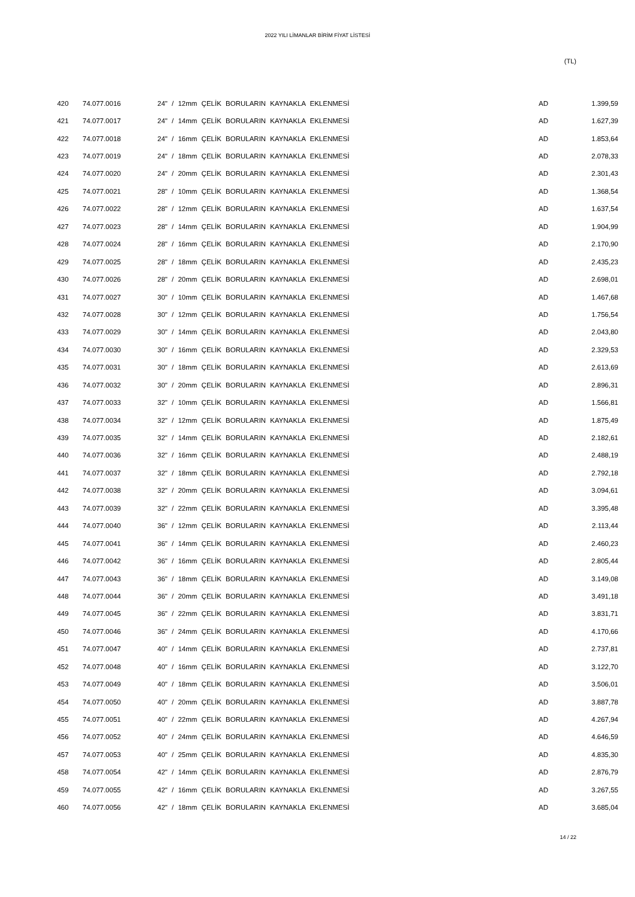2022 YILI LİMANLAR BİRİM FİYAT LİSTESİ
(TL)
| 420 | 74.077.0016 | 24" / 12mm ÇELİK BORULARIN KAYNAKLA EKLENMESİ | AD | 1.399,59 |
| 421 | 74.077.0017 | 24" / 14mm ÇELİK BORULARIN KAYNAKLA EKLENMESİ | AD | 1.627,39 |
| 422 | 74.077.0018 | 24" / 16mm ÇELİK BORULARIN KAYNAKLA EKLENMESİ | AD | 1.853,64 |
| 423 | 74.077.0019 | 24" / 18mm ÇELİK BORULARIN KAYNAKLA EKLENMESİ | AD | 2.078,33 |
| 424 | 74.077.0020 | 24" / 20mm ÇELİK BORULARIN KAYNAKLA EKLENMESİ | AD | 2.301,43 |
| 425 | 74.077.0021 | 28" / 10mm ÇELİK BORULARIN KAYNAKLA EKLENMESİ | AD | 1.368,54 |
| 426 | 74.077.0022 | 28" / 12mm ÇELİK BORULARIN KAYNAKLA EKLENMESİ | AD | 1.637,54 |
| 427 | 74.077.0023 | 28" / 14mm ÇELİK BORULARIN KAYNAKLA EKLENMESİ | AD | 1.904,99 |
| 428 | 74.077.0024 | 28" / 16mm ÇELİK BORULARIN KAYNAKLA EKLENMESİ | AD | 2.170,90 |
| 429 | 74.077.0025 | 28" / 18mm ÇELİK BORULARIN KAYNAKLA EKLENMESİ | AD | 2.435,23 |
| 430 | 74.077.0026 | 28" / 20mm ÇELİK BORULARIN KAYNAKLA EKLENMESİ | AD | 2.698,01 |
| 431 | 74.077.0027 | 30" / 10mm ÇELİK BORULARIN KAYNAKLA EKLENMESİ | AD | 1.467,68 |
| 432 | 74.077.0028 | 30" / 12mm ÇELİK BORULARIN KAYNAKLA EKLENMESİ | AD | 1.756,54 |
| 433 | 74.077.0029 | 30" / 14mm ÇELİK BORULARIN KAYNAKLA EKLENMESİ | AD | 2.043,80 |
| 434 | 74.077.0030 | 30" / 16mm ÇELİK BORULARIN KAYNAKLA EKLENMESİ | AD | 2.329,53 |
| 435 | 74.077.0031 | 30" / 18mm ÇELİK BORULARIN KAYNAKLA EKLENMESİ | AD | 2.613,69 |
| 436 | 74.077.0032 | 30" / 20mm ÇELİK BORULARIN KAYNAKLA EKLENMESİ | AD | 2.896,31 |
| 437 | 74.077.0033 | 32" / 10mm ÇELİK BORULARIN KAYNAKLA EKLENMESİ | AD | 1.566,81 |
| 438 | 74.077.0034 | 32" / 12mm ÇELİK BORULARIN KAYNAKLA EKLENMESİ | AD | 1.875,49 |
| 439 | 74.077.0035 | 32" / 14mm ÇELİK BORULARIN KAYNAKLA EKLENMESİ | AD | 2.182,61 |
| 440 | 74.077.0036 | 32" / 16mm ÇELİK BORULARIN KAYNAKLA EKLENMESİ | AD | 2.488,19 |
| 441 | 74.077.0037 | 32" / 18mm ÇELİK BORULARIN KAYNAKLA EKLENMESİ | AD | 2.792,18 |
| 442 | 74.077.0038 | 32" / 20mm ÇELİK BORULARIN KAYNAKLA EKLENMESİ | AD | 3.094,61 |
| 443 | 74.077.0039 | 32" / 22mm ÇELİK BORULARIN KAYNAKLA EKLENMESİ | AD | 3.395,48 |
| 444 | 74.077.0040 | 36" / 12mm ÇELİK BORULARIN KAYNAKLA EKLENMESİ | AD | 2.113,44 |
| 445 | 74.077.0041 | 36" / 14mm ÇELİK BORULARIN KAYNAKLA EKLENMESİ | AD | 2.460,23 |
| 446 | 74.077.0042 | 36" / 16mm ÇELİK BORULARIN KAYNAKLA EKLENMESİ | AD | 2.805,44 |
| 447 | 74.077.0043 | 36" / 18mm ÇELİK BORULARIN KAYNAKLA EKLENMESİ | AD | 3.149,08 |
| 448 | 74.077.0044 | 36" / 20mm ÇELİK BORULARIN KAYNAKLA EKLENMESİ | AD | 3.491,18 |
| 449 | 74.077.0045 | 36" / 22mm ÇELİK BORULARIN KAYNAKLA EKLENMESİ | AD | 3.831,71 |
| 450 | 74.077.0046 | 36" / 24mm ÇELİK BORULARIN KAYNAKLA EKLENMESİ | AD | 4.170,66 |
| 451 | 74.077.0047 | 40" / 14mm ÇELİK BORULARIN KAYNAKLA EKLENMESİ | AD | 2.737,81 |
| 452 | 74.077.0048 | 40" / 16mm ÇELİK BORULARIN KAYNAKLA EKLENMESİ | AD | 3.122,70 |
| 453 | 74.077.0049 | 40" / 18mm ÇELİK BORULARIN KAYNAKLA EKLENMESİ | AD | 3.506,01 |
| 454 | 74.077.0050 | 40" / 20mm ÇELİK BORULARIN KAYNAKLA EKLENMESİ | AD | 3.887,78 |
| 455 | 74.077.0051 | 40" / 22mm ÇELİK BORULARIN KAYNAKLA EKLENMESİ | AD | 4.267,94 |
| 456 | 74.077.0052 | 40" / 24mm ÇELİK BORULARIN KAYNAKLA EKLENMESİ | AD | 4.646,59 |
| 457 | 74.077.0053 | 40" / 25mm ÇELİK BORULARIN KAYNAKLA EKLENMESİ | AD | 4.835,30 |
| 458 | 74.077.0054 | 42" / 14mm ÇELİK BORULARIN KAYNAKLA EKLENMESİ | AD | 2.876,79 |
| 459 | 74.077.0055 | 42" / 16mm ÇELİK BORULARIN KAYNAKLA EKLENMESİ | AD | 3.267,55 |
| 460 | 74.077.0056 | 42" / 18mm ÇELİK BORULARIN KAYNAKLA EKLENMESİ | AD | 3.685,04 |
14 / 22